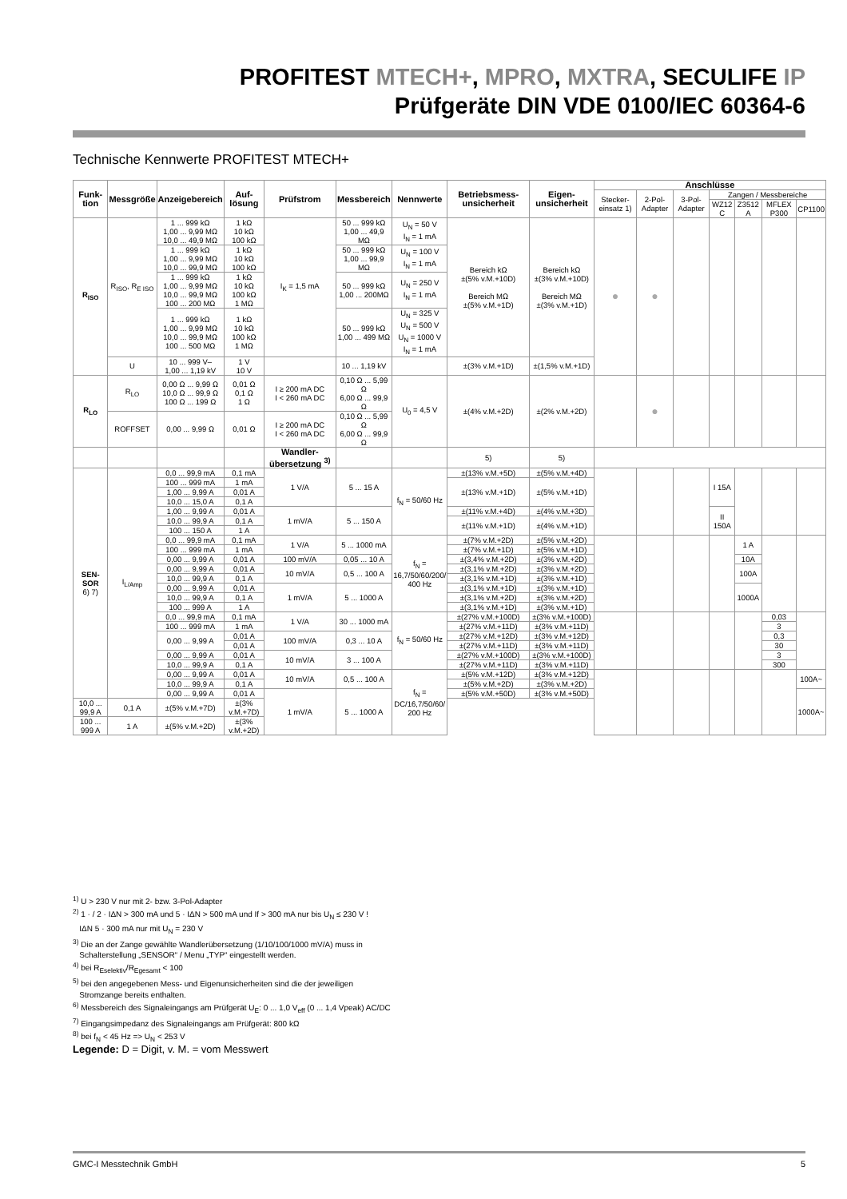PROFITEST MTECH+, MPRO, MXTRA, SECULIFE IP
Prüfgeräte DIN VDE 0100/IEC 60364-6
Technische Kennwerte PROFITEST MTECH+
| Funk-tion | Messgröße | Anzeigebereich | Auf-lösung | Prüfstrom | Messbereich | Nennwerte | Betriebsmess-unsicherheit | Eigen-unsicherheit | Anschlüsse | | | | | | |
| --- | --- | --- | --- | --- | --- | --- | --- | --- | --- | --- | --- | --- | --- | --- | --- |
| | | | | | | | | | Stecker-einsatz 1) | 2-Pol-Adapter | 3-Pol-Adapter | Zangen / Messbereiche | | | |
| | | | | | | | | | | | | WZ12 C | Z3512 A | MFLEX P300 | CP1100 |
| R<sub>ISO</sub> | R<sub>ISO</sub>, R<sub>E ISO</sub> | 1 ... 999 kΩ 1,00 ... 9,99 MΩ 10,0 ... 49,9 MΩ | 1 kΩ 10 kΩ 100 kΩ | I<sub>K</sub> = 1,5 mA | 50 ... 999 kΩ 1,00 ... 49,9 MΩ | U<sub>N</sub> = 50 V I<sub>N</sub> = 1 mA | Bereich kΩ ±(5% v.M.+10D) Bereich MΩ ±(5% v.M.+1D) | Bereich kΩ ±(3% v.M.+10D) Bereich MΩ ±(3% v.M.+1D) | ● | ● | | | | | |
| | | 1 ... 999 kΩ 1,00 ... 9,99 MΩ 10,0 ... 99,9 MΩ | 1 kΩ 10 kΩ 100 kΩ | | 50 ... 999 kΩ 1,00 ... 99,9 MΩ | U<sub>N</sub> = 100 V I<sub>N</sub> = 1 mA | | | | | | | | | |
| | | 1 ... 999 kΩ 1,00 ... 9,99 MΩ 10,0 ... 99,9 MΩ 100 ... 200 MΩ | 1 kΩ 10 kΩ 100 kΩ 1 MΩ | | 50 ... 999 kΩ 1,00 ... 200MΩ | U<sub>N</sub> = 250 V I<sub>N</sub> = 1 mA | | | | | | | | | |
| | | 1 ... 999 kΩ 1,00 ... 9,99 MΩ 10,0 ... 99,9 MΩ 100 ... 500 MΩ | 1 kΩ 10 kΩ 100 kΩ 1 MΩ | | 50 ... 999 kΩ 1,00 ... 499 MΩ | U<sub>N</sub> = 325 V U<sub>N</sub> = 500 V U<sub>N</sub> = 1000 V I<sub>N</sub> = 1 mA | | | | | | | | | |
| | U | 10 ... 999 V– 1,00 ... 1,19 kV | 1 V 10 V | | 10 ... 1,19 kV | | ±(3% v.M.+1D) | ±(1,5% v.M.+1D) | | | | | | | |
| R<sub>LO</sub> | R<sub>LO</sub> | 0,00 Ω ... 9,99 Ω 10,0 Ω ... 99,9 Ω 100 Ω ... 199 Ω | 0,01 Ω 0,1 Ω 1 Ω | I ≥ 200 mA DC I < 260 mA DC | 0,10 Ω ... 5,99 Ω 6,00 Ω ... 99,9 Ω | U<sub>0</sub> = 4,5 V | ±(4% v.M.+2D) | ±(2% v.M.+2D) | | ● | | | | | |
| | ROFFSET | 0,00 ... 9,99 Ω | 0,01 Ω | I ≥ 200 mA DC I < 260 mA DC | 0,10 Ω ... 5,99 Ω 6,00 Ω ... 99,9 Ω | | | | | | | | | | |
| | | | | Wandler-übersetzung <sup>3)</sup> | | | 5) | 5) | | | | | | | |
| SEN-SOR 6) 7) | I<sub>L/Amp</sub> | 0,0 ... 99,9 mA | 0,1 mA | 1 V/A | 5 ... 15 A | f<sub>N</sub> = 50/60 Hz | ±(13% v.M.+5D) | ±(5% v.M.+4D) | | | | I 15A | | | |
| | | 100 ... 999 mA | 1 mA | | | | ±(13% v.M.+1D) | ±(5% v.M.+1D) | | | | | | | |
| | | 1,00 ... 9,99 A | 0,01 A | | | | | | | | | | | | |
| | | 10,0 ... 15,0 A | 0,1 A | | | | | | | | | | | | |
| | | 1,00 ... 9,99 A | 0,01 A | 1 mV/A | 5 ... 150 A | | ±(11% v.M.+4D) | ±(4% v.M.+3D) | | | | II 150A | | | |
| | | 10,0 ... 99,9 A | 0,1 A | | | | ±(11% v.M.+1D) | ±(4% v.M.+1D) | | | | | | | |
| | | 100 ... 150 A | 1 A | | | | | | | | | | | | |
| | | 0,0 ... 99,9 mA | 0,1 mA | 1 V/A | 5 ... 1000 mA | f<sub>N</sub> = 16,7/50/60/200/ 400 Hz | ±(7% v.M.+2D) | ±(5% v.M.+2D) | | | | | 1 A | | |
| | | 100 ... 999 mA | 1 mA | | | | ±(7% v.M.+1D) | ±(5% v.M.+1D) | | | | | | | |
| | | 0,00 ... 9,99 A | 0,01 A | 100 mV/A | 0,05 ... 10 A | | ±(3,4% v.M.+2D) | ±(3% v.M.+2D) | | | | | 10A | | |
| | | 0,00 ... 9,99 A | 0,01 A | 10 mV/A | 0,5 ... 100 A | | ±(3,1% v.M.+2D) | ±(3% v.M.+2D) | | | | | 100A | | |
| | | 10,0 ... 99,9 A | 0,1 A | | | | ±(3,1% v.M.+1D) | ±(3% v.M.+1D) | | | | | | | |
| | | 0,00 ... 9,99 A | 0,01 A | 1 mV/A | 5 ... 1000 A | | ±(3,1% v.M.+1D) | ±(3% v.M.+1D) | | | | | 1000A | | |
| | | 10,0 ... 99,9 A | 0,1 A | | | | ±(3,1% v.M.+2D) | ±(3% v.M.+2D) | | | | | | | |
| | | 100 ... 999 A | 1 A | | | | ±(3,1% v.M.+1D) | ±(3% v.M.+1D) | | | | | | | |
| | | 0,0 ... 99,9 mA | 0,1 mA | 1 V/A | 30 ... 1000 mA | f<sub>N</sub> = 50/60 Hz | ±(27% v.M.+100D) | ±(3% v.M.+100D) | | | | | | 0,03 | |
| | | 100 ... 999 mA | 1 mA | | | | ±(27% v.M.+11D) | ±(3% v.M.+11D) | | | | | | 3 | |
| | | 0,00 ... 9,99 A | 0,01 A | 100 mV/A | 0,3 ... 10 A | | ±(27% v.M.+12D) | ±(3% v.M.+12D) | | | | | | 0,3 | |
| | | | 0,01 A | | | | ±(27% v.M.+11D) | ±(3% v.M.+11D) | | | | | | 30 | |
| | | 0,00 ... 9,99 A | 0,01 A | 10 mV/A | 3 ... 100 A | | ±(27% v.M.+100D) | ±(3% v.M.+100D) | | | | | | 3 | |
| | | 10,0 ... 99,9 A | 0,1 A | | | | ±(27% v.M.+11D) | ±(3% v.M.+11D) | | | | | | 300 | |
| | | 0,00 ... 9,99 A | 0,01 A | 10 mV/A | 0,5 ... 100 A | f<sub>N</sub> = DC/16,7/50/60/ 200 Hz | ±(5% v.M.+12D) | ±(3% v.M.+12D) | | | | | | | 100A~ |
| | | 10,0 ... 99,9 A | 0,1 A | | | | ±(5% v.M.+2D) | ±(3% v.M.+2D) | | | | | | | |
| | | 0,00 ... 9,99 A | 0,01 A | 1 mV/A | 5 ... 1000 A | | ±(5% v.M.+50D) | ±(3% v.M.+50D) | | | | | | | 1000A~ |
| 10,0 ... 99,9 A | 0,1 A | ±(5% v.M.+7D) | ±(3% v.M.+7D) | | | | | | | | | | | | |
| 100 ... 999 A | 1 A | ±(5% v.M.+2D) | ±(3% v.M.+2D) | | | | | | | | | | | | |
<sup>1)</sup> U > 230 V nur mit 2- bzw. 3-Pol-Adapter
<sup>2)</sup> 1 · / 2 · IΔN > 300 mA und 5 · IΔN > 500 mA und If > 300 mA nur bis U<sub>N</sub> ≤ 230 V !
IΔN 5 · 300 mA nur mit U<sub>N</sub> = 230 V
<sup>3)</sup> Die an der Zange gewählte Wandlerübersetzung (1/10/100/1000 mV/A) muss in
Schalterstellung „SENSOR“ / Menu „TYP“ eingestellt werden.
<sup>4)</sup> bei R<sub>Eselektiv</sub>/R<sub>Egesamt</sub> < 100
<sup>5)</sup> bei den angegebenen Mess- und Eigenunsicherheiten sind die der jeweiligen
Stromzange bereits enthalten.
<sup>6)</sup> Messbereich des Signaleingangs am Prüfgerät U<sub>E</sub>: 0 ... 1,0 V<sub>eff</sub> (0 ... 1,4 Vpeak) AC/DC
<sup>7)</sup> Eingangsimpedanz des Signaleingangs am Prüfgerät: 800 kΩ
<sup>8)</sup> bei f<sub>N</sub> < 45 Hz => U<sub>N</sub> < 253 V
Legende: D = Digit, v. M. = vom Messwert
GMC-I Messtechnik GmbH 5